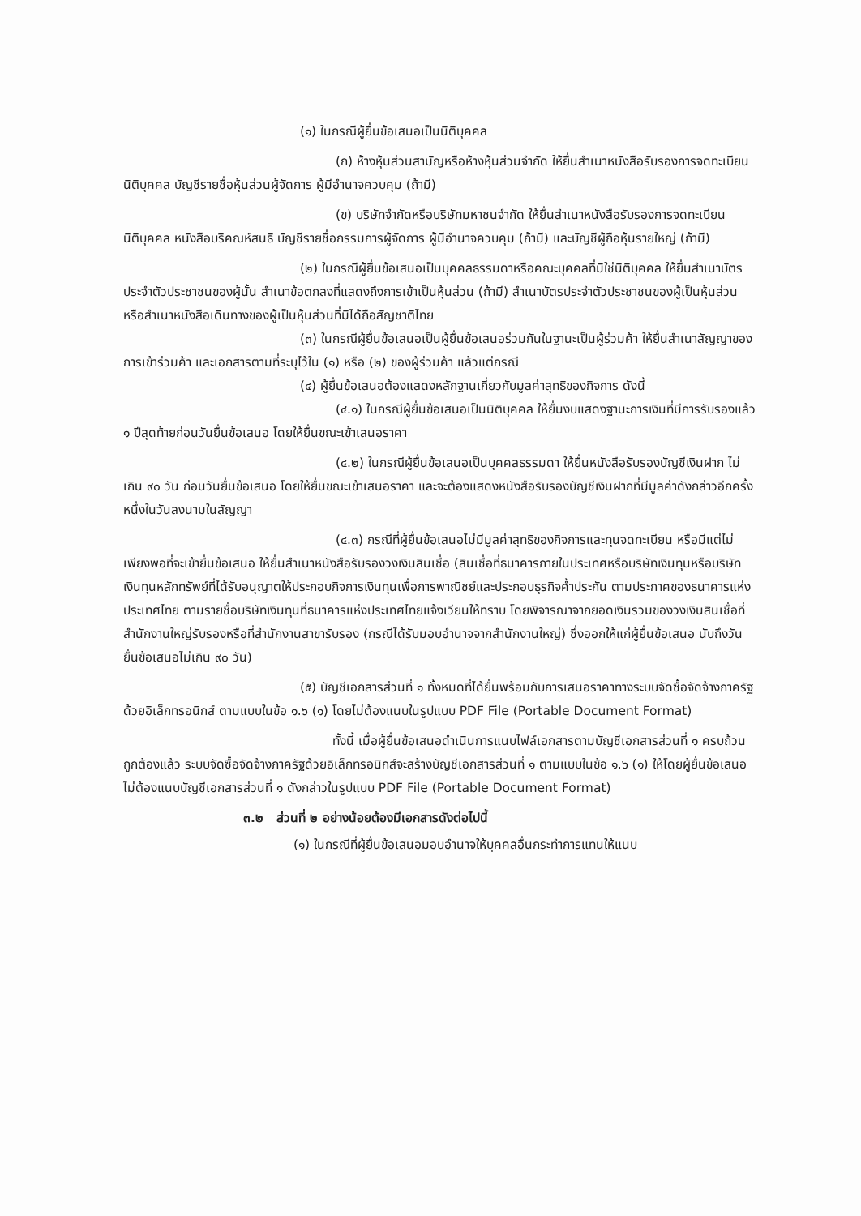(๑) ในกรณีผู้ยื่นข้อเสนอเป็นนิติบุคคล
(ก) ห้างหุ้นส่วนสามัญหรือห้างหุ้นส่วนจำกัด ให้ยื่นสำเนาหนังสือรับรองการจดทะเบียนนิติบุคคล บัญชีรายชื่อหุ้นส่วนผู้จัดการ ผู้มีอำนาจควบคุม (ถ้ามี)
(ข) บริษัทจำกัดหรือบริษัทมหาชนจำกัด ให้ยื่นสำเนาหนังสือรับรองการจดทะเบียน นิติบุคคล หนังสือบริคณห์สนธิ บัญชีรายชื่อกรรมการผู้จัดการ ผู้มีอำนาจควบคุม (ถ้ามี) และบัญชีผู้ถือหุ้นรายใหญ่ (ถ้ามี)
(๒) ในกรณีผู้ยื่นข้อเสนอเป็นบุคคลธรรมดาหรือคณะบุคคลที่มิใช่นิติบุคคล ให้ยื่นสำเนาบัตรประจำตัวประชาชนของผู้นั้น สำเนาข้อตกลงที่แสดงถึงการเข้าเป็นหุ้นส่วน (ถ้ามี) สำเนาบัตรประจำตัวประชาชนของผู้เป็นหุ้นส่วน หรือสำเนาหนังสือเดินทางของผู้เป็นหุ้นส่วนที่มิได้ถือสัญชาติไทย
(๓) ในกรณีผู้ยื่นข้อเสนอเป็นผู้ยื่นข้อเสนอร่วมกันในฐานะเป็นผู้ร่วมค้า ให้ยื่นสำเนาสัญญาของการเข้าร่วมค้า และเอกสารตามที่ระบุไว้ใน (๑) หรือ (๒) ของผู้ร่วมค้า แล้วแต่กรณี
(๔) ผู้ยื่นข้อเสนอต้องแสดงหลักฐานเกี่ยวกับมูลค่าสุทธิของกิจการ ดังนี้
(๔.๑) ในกรณีผู้ยื่นข้อเสนอเป็นนิติบุคคล ให้ยื่นงบแสดงฐานะการเงินที่มีการรับรองแล้ว ๑ ปีสุดท้ายก่อนวันยื่นข้อเสนอ โดยให้ยื่นขณะเข้าเสนอราคา
(๔.๒) ในกรณีผู้ยื่นข้อเสนอเป็นบุคคลธรรมดา ให้ยื่นหนังสือรับรองบัญชีเงินฝาก ไม่เกิน ๙๐ วัน ก่อนวันยื่นข้อเสนอ โดยให้ยื่นขณะเข้าเสนอราคา และจะต้องแสดงหนังสือรับรองบัญชีเงินฝากที่มีมูลค่าดังกล่าวอีกครั้งหนึ่งในวันลงนามในสัญญา
(๔.๓) กรณีที่ผู้ยื่นข้อเสนอไม่มีมูลค่าสุทธิของกิจการและทุนจดทะเบียน หรือมีแต่ไม่เพียงพอที่จะเข้ายื่นข้อเสนอ ให้ยื่นสำเนาหนังสือรับรองวงเงินสินเชื่อ (สินเชื่อที่ธนาคารภายในประเทศหรือบริษัทเงินทุนหรือบริษัทเงินทุนหลักทรัพย์ที่ได้รับอนุญาตให้ประกอบกิจการเงินทุนเพื่อการพาณิชย์และประกอบธุรกิจค้ำประกัน ตามประกาศของธนาคารแห่งประเทศไทย ตามรายชื่อบริษัทเงินทุนที่ธนาคารแห่งประเทศไทยแจ้งเวียนให้ทราบ โดยพิจารณาจากยอดเงินรวมของวงเงินสินเชื่อที่สำนักงานใหญ่รับรองหรือที่สำนักงานสาขารับรอง (กรณีได้รับมอบอำนาจจากสำนักงานใหญ่) ซึ่งออกให้แก่ผู้ยื่นข้อเสนอ นับถึงวันยื่นข้อเสนอไม่เกิน ๙๐ วัน)
(๕) บัญชีเอกสารส่วนที่ ๑ ทั้งหมดที่ได้ยื่นพร้อมกับการเสนอราคาทางระบบจัดซื้อจัดจ้างภาครัฐด้วยอิเล็กทรอนิกส์ ตามแบบในข้อ ๑.๖ (๑) โดยไม่ต้องแนบในรูปแบบ PDF File (Portable Document Format)
ทั้งนี้ เมื่อผู้ยื่นข้อเสนอดำเนินการแนบไฟล์เอกสารตามบัญชีเอกสารส่วนที่ ๑ ครบถ้วน ถูกต้องแล้ว ระบบจัดซื้อจัดจ้างภาครัฐด้วยอิเล็กทรอนิกส์จะสร้างบัญชีเอกสารส่วนที่ ๑ ตามแบบในข้อ ๑.๖ (๑) ให้โดยผู้ยื่นข้อเสนอไม่ต้องแนบบัญชีเอกสารส่วนที่ ๑ ดังกล่าวในรูปแบบ PDF File (Portable Document Format)
๓.๒ ส่วนที่ ๒ อย่างน้อยต้องมีเอกสารดังต่อไปนี้
(๑) ในกรณีที่ผู้ยื่นข้อเสนอมอบอำนาจให้บุคคลอื่นกระทำการแทนให้แนบ